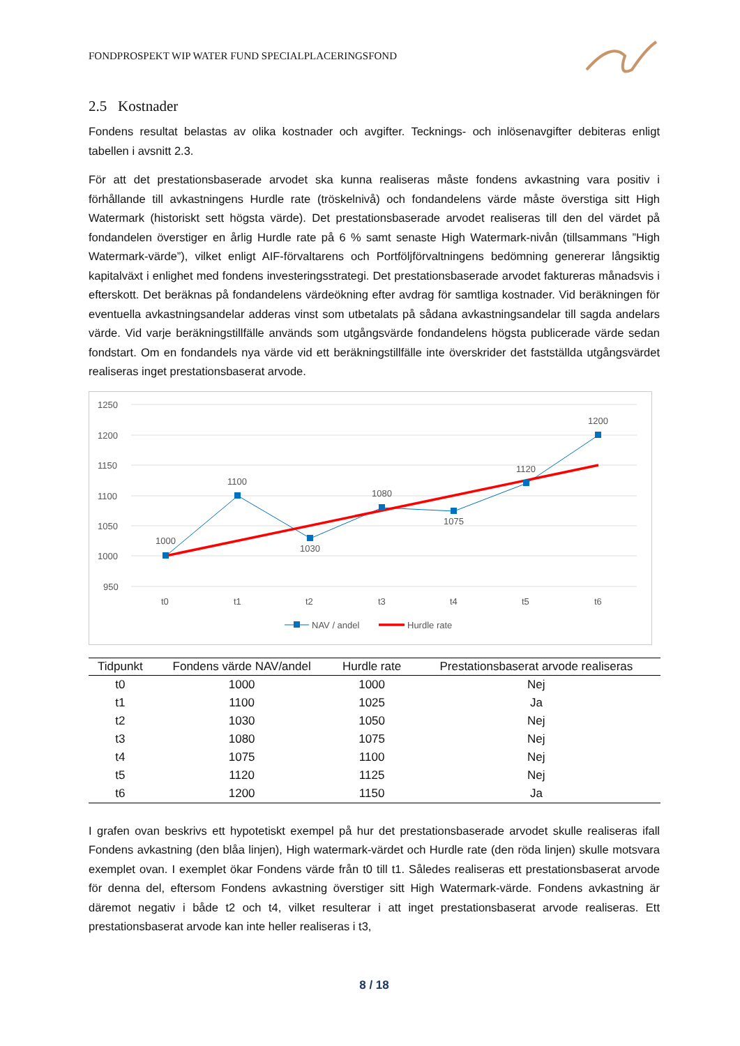FONDPROSPEKT WIP WATER FUND SPECIALPLACERINGSFOND
2.5 Kostnader
Fondens resultat belastas av olika kostnader och avgifter. Tecknings- och inlösenavgifter debiteras enligt tabellen i avsnitt 2.3.
För att det prestationsbaserade arvodet ska kunna realiseras måste fondens avkastning vara positiv i förhållande till avkastningens Hurdle rate (tröskelnivå) och fondandelens värde måste överstiga sitt High Watermark (historiskt sett högsta värde). Det prestationsbaserade arvodet realiseras till den del värdet på fondandelen överstiger en årlig Hurdle rate på 6 % samt senaste High Watermark-nivån (tillsammans ”High Watermark-värde”), vilket enligt AIF-förvaltarens och Portföljförvaltningens bedömning genererar långsiktig kapitalväxt i enlighet med fondens investeringsstrategi. Det prestationsbaserade arvodet faktureras månadsvis i efterskott. Det beräknas på fondandelens värdeökning efter avdrag för samtliga kostnader. Vid beräkningen för eventuella avkastningsandelar adderas vinst som utbetalats på sådana avkastningsandelar till sagda andelars värde. Vid varje beräkningstillfälle används som utgångsvärde fondandelens högsta publicerade värde sedan fondstart. Om en fondandels nya värde vid ett beräkningstillfälle inte överskrider det fastställda utgångsvärdet realiseras inget prestationsbaserat arvode.
1250
1200
1150
1100
1050
1000
950
t0
t1
t2
t3
t4
t5
t6
1000
1100
1030
1080
1075
1120
1200
NAV / andel
Hurdle rate
| Tidpunkt | Fondens värde NAV/andel | Hurdle rate | Prestationsbaserat arvode realiseras |
| --- | --- | --- | --- |
| t0 | 1000 | 1000 | Nej |
| t1 | 1100 | 1025 | Ja |
| t2 | 1030 | 1050 | Nej |
| t3 | 1080 | 1075 | Nej |
| t4 | 1075 | 1100 | Nej |
| t5 | 1120 | 1125 | Nej |
| t6 | 1200 | 1150 | Ja |
I grafen ovan beskrivs ett hypotetiskt exempel på hur det prestationsbaserade arvodet skulle realiseras ifall Fondens avkastning (den blåa linjen), High watermark-värdet och Hurdle rate (den röda linjen) skulle motsvara exemplet ovan. I exemplet ökar Fondens värde från t0 till t1. Således realiseras ett prestationsbaserat arvode för denna del, eftersom Fondens avkastning överstiger sitt High Watermark-värde. Fondens avkastning är däremot negativ i både t2 och t4, vilket resulterar i att inget prestationsbaserat arvode realiseras. Ett prestationsbaserat arvode kan inte heller realiseras i t3,
8 / 18